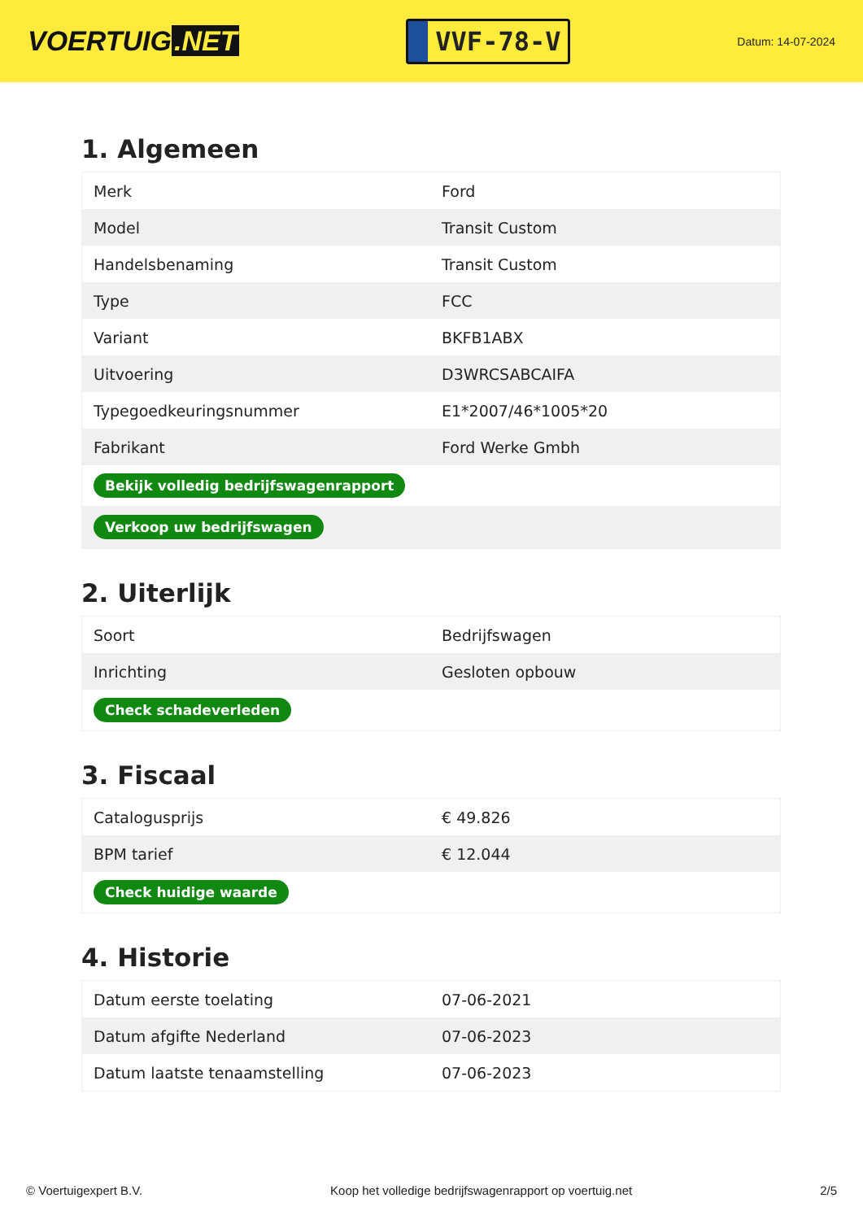VOERTUIG.NET
VVF-78-V
Datum: 14-07-2024
1. Algemeen
| Merk | Ford |
| Model | Transit Custom |
| Handelsbenaming | Transit Custom |
| Type | FCC |
| Variant | BKFB1ABX |
| Uitvoering | D3WRCSABCAIFA |
| Typegoedkeuringsnummer | E1*2007/46*1005*20 |
| Fabrikant | Ford Werke Gmbh |
| Bekijk volledig bedrijfswagenrapport | |
| Verkoop uw bedrijfswagen | |
2. Uiterlijk
| Soort | Bedrijfswagen |
| Inrichting | Gesloten opbouw |
| Check schadeverleden | |
3. Fiscaal
| Catalogusprijs | € 49.826 |
| BPM tarief | € 12.044 |
| Check huidige waarde | |
4. Historie
| Datum eerste toelating | 07-06-2021 |
| Datum afgifte Nederland | 07-06-2023 |
| Datum laatste tenaamstelling | 07-06-2023 |
© Voertuigexpert B.V. Koop het volledige bedrijfswagenrapport op voertuig.net 2/5